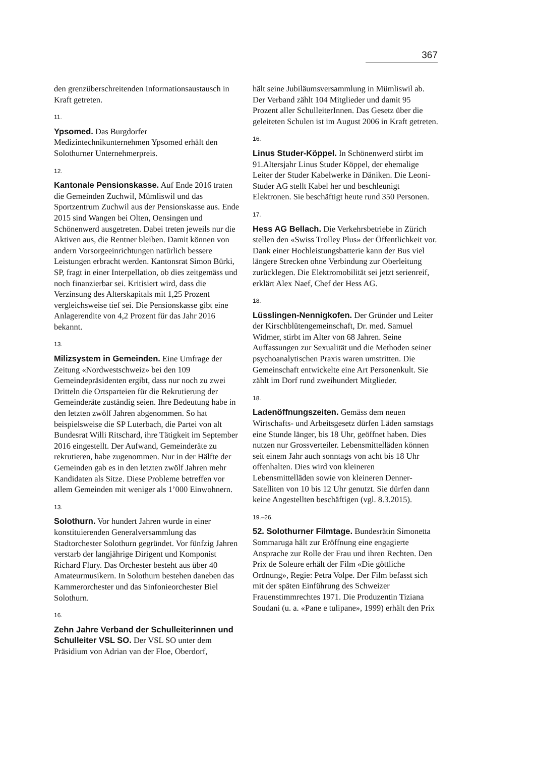367
den grenzüberschreitenden Informationsaustausch in Kraft getreten.
11.
Ypsomed. Das Burgdorfer Medizintechnikunternehmen Ypsomed erhält den Solothurner Unternehmerpreis.
12.
Kantonale Pensionskasse. Auf Ende 2016 traten die Gemeinden Zuchwil, Mümliswil und das Sportzentrum Zuchwil aus der Pensionskasse aus. Ende 2015 sind Wangen bei Olten, Oensingen und Schönenwerd ausgetreten. Dabei treten jeweils nur die Aktiven aus, die Rentner bleiben. Damit können von andern Vorsorgeeinrichtungen natürlich bessere Leistungen erbracht werden. Kantonsrat Simon Bürki, SP, fragt in einer Interpellation, ob dies zeitgemäss und noch finanzierbar sei. Kritisiert wird, dass die Verzinsung des Alterskapitals mit 1,25 Prozent vergleichsweise tief sei. Die Pensionskasse gibt eine Anlagerendite von 4,2 Prozent für das Jahr 2016 bekannt.
13.
Milizsystem in Gemeinden. Eine Umfrage der Zeitung «Nordwestschweiz» bei den 109 Gemeindepräsidenten ergibt, dass nur noch zu zwei Dritteln die Ortsparteien für die Rekrutierung der Gemeinderäte zuständig seien. Ihre Bedeutung habe in den letzten zwölf Jahren abgenommen. So hat beispielsweise die SP Luterbach, die Partei von alt Bundesrat Willi Ritschard, ihre Tätigkeit im September 2016 eingestellt. Der Aufwand, Gemeinderäte zu rekrutieren, habe zugenommen. Nur in der Hälfte der Gemeinden gab es in den letzten zwölf Jahren mehr Kandidaten als Sitze. Diese Probleme betreffen vor allem Gemeinden mit weniger als 1’000 Einwohnern.
13.
Solothurn. Vor hundert Jahren wurde in einer konstituierenden Generalversammlung das Stadtorchester Solothurn gegründet. Vor fünfzig Jahren verstarb der langjährige Dirigent und Komponist Richard Flury. Das Orchester besteht aus über 40 Amateurmusikern. In Solothurn bestehen daneben das Kammerorchester und das Sinfonieorchester Biel Solothurn.
16.
Zehn Jahre Verband der Schulleiterinnen und Schulleiter VSL SO. Der VSL SO unter dem Präsidium von Adrian van der Floe, Oberdorf,
hält seine Jubiläumsversammlung in Mümliswil ab. Der Verband zählt 104 Mitglieder und damit 95 Prozent aller SchulleiterInnen. Das Gesetz über die geleiteten Schulen ist im August 2006 in Kraft getreten.
16.
Linus Studer-Köppel. In Schönenwerd stirbt im 91.Altersjahr Linus Studer Köppel, der ehemalige Leiter der Studer Kabelwerke in Däniken. Die Leoni-Studer AG stellt Kabel her und beschleunigt Elektronen. Sie beschäftigt heute rund 350 Personen.
17.
Hess AG Bellach. Die Verkehrsbetriebe in Zürich stellen den «Swiss Trolley Plus» der Öffentlichkeit vor. Dank einer Hochleistungsbatterie kann der Bus viel längere Strecken ohne Verbindung zur Oberleitung zurücklegen. Die Elektromobilität sei jetzt serienreif, erklärt Alex Naef, Chef der Hess AG.
18.
Lüsslingen-Nennigkofen. Der Gründer und Leiter der Kirschblütengemeinschaft, Dr. med. Samuel Widmer, stirbt im Alter von 68 Jahren. Seine Auffassungen zur Sexualität und die Methoden seiner psychoanalytischen Praxis waren umstritten. Die Gemeinschaft entwickelte eine Art Personenkult. Sie zählt im Dorf rund zweihundert Mitglieder.
18.
Ladenöffnungszeiten. Gemäss dem neuen Wirtschafts- und Arbeitsgesetz dürfen Läden samstags eine Stunde länger, bis 18 Uhr, geöffnet haben. Dies nutzen nur Grossverteiler. Lebensmittelläden können seit einem Jahr auch sonntags von acht bis 18 Uhr offenhalten. Dies wird von kleineren Lebensmittelläden sowie von kleineren Denner-Satelliten von 10 bis 12 Uhr genutzt. Sie dürfen dann keine Angestellten beschäftigen (vgl. 8.3.2015).
19.–26.
52. Solothurner Filmtage. Bundesrätin Simonetta Sommaruga hält zur Eröffnung eine engagierte Ansprache zur Rolle der Frau und ihren Rechten. Den Prix de Soleure erhält der Film «Die göttliche Ordnung», Regie: Petra Volpe. Der Film befasst sich mit der späten Einführung des Schweizer Frauenstimmrechtes 1971. Die Produzentin Tiziana Soudani (u. a. «Pane e tulipane», 1999) erhält den Prix